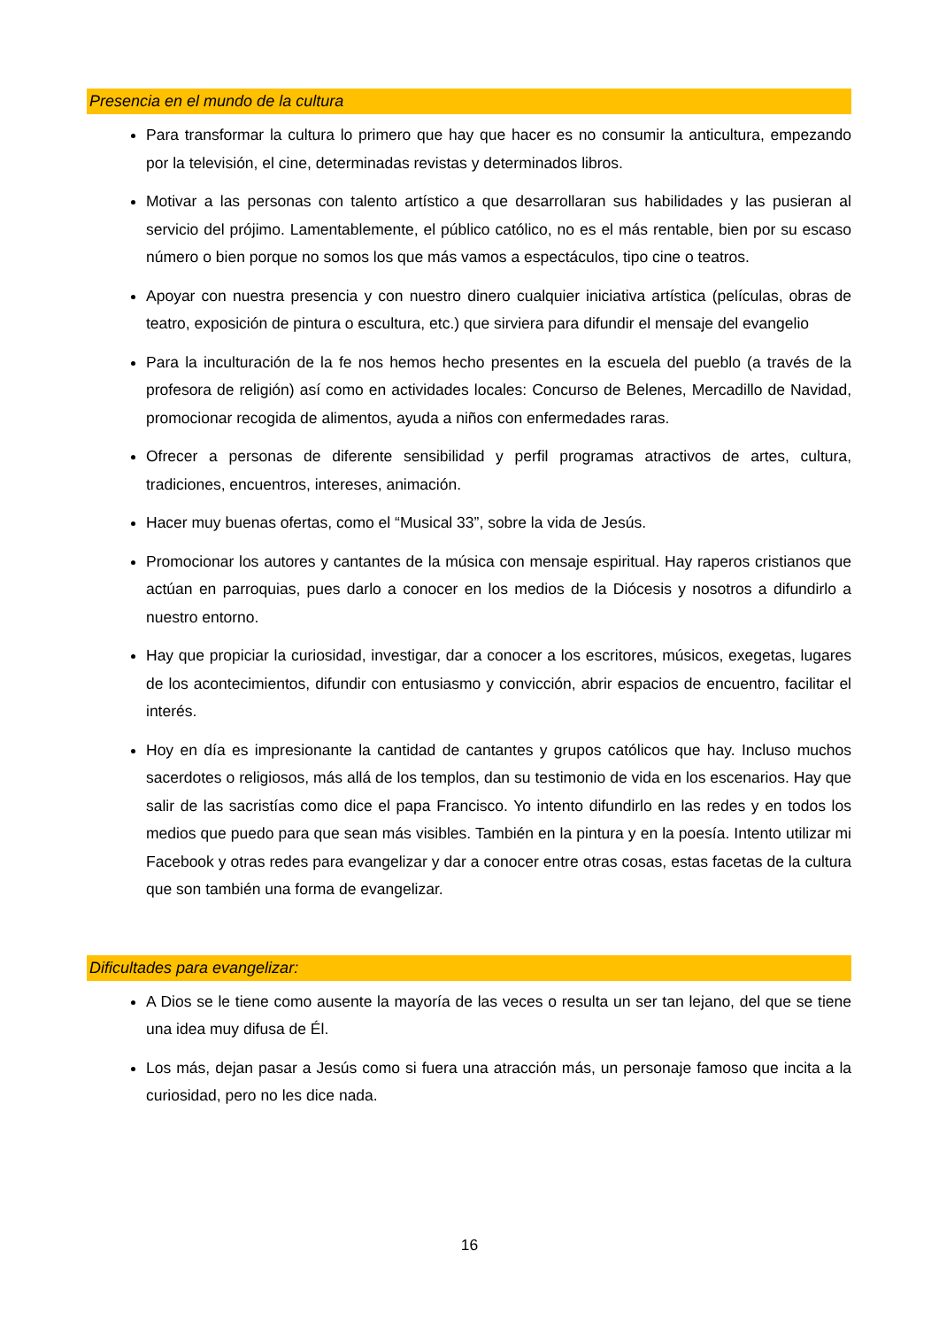Presencia en el mundo de la cultura
Para transformar la cultura lo primero que hay que hacer es no consumir la anticultura, empezando por la televisión, el cine, determinadas revistas y determinados libros.
Motivar a las personas con talento artístico a que desarrollaran sus habilidades y las pusieran al servicio del prójimo. Lamentablemente, el público católico, no es el más rentable, bien por su escaso número o bien porque no somos los que más vamos a espectáculos, tipo cine o teatros.
Apoyar con nuestra presencia y con nuestro dinero cualquier iniciativa artística (películas, obras de teatro, exposición de pintura o escultura, etc.) que sirviera para difundir el mensaje del evangelio
Para la inculturación de la fe nos hemos hecho presentes en la escuela del pueblo (a través de la profesora de religión) así como en actividades locales: Concurso de Belenes, Mercadillo de Navidad, promocionar recogida de alimentos, ayuda a niños con enfermedades raras.
Ofrecer a personas de diferente sensibilidad y perfil programas atractivos de artes, cultura, tradiciones, encuentros, intereses, animación.
Hacer muy buenas ofertas, como el “Musical 33”, sobre la vida de Jesús.
Promocionar los autores y cantantes de la música con mensaje espiritual. Hay raperos cristianos que actúan en parroquias, pues darlo a conocer en los medios de la Diócesis y nosotros a difundirlo a nuestro entorno.
Hay que propiciar la curiosidad, investigar, dar a conocer a los escritores, músicos, exegetas, lugares de los acontecimientos, difundir con entusiasmo y convicción, abrir espacios de encuentro, facilitar el interés.
Hoy en día es impresionante la cantidad de cantantes y grupos católicos que hay. Incluso muchos sacerdotes o religiosos, más allá de los templos, dan su testimonio de vida en los escenarios. Hay que salir de las sacristías como dice el papa Francisco. Yo intento difundirlo en las redes y en todos los medios que puedo para que sean más visibles. También en la pintura y en la poesía. Intento utilizar mi Facebook y otras redes para evangelizar y dar a conocer entre otras cosas, estas facetas de la cultura que son también una forma de evangelizar.
Dificultades para evangelizar:
A Dios se le tiene como ausente la mayoría de las veces o resulta un ser tan lejano, del que se tiene una idea muy difusa de Él.
Los más, dejan pasar a Jesús como si fuera una atracción más, un personaje famoso que incita a la curiosidad, pero no les dice nada.
16